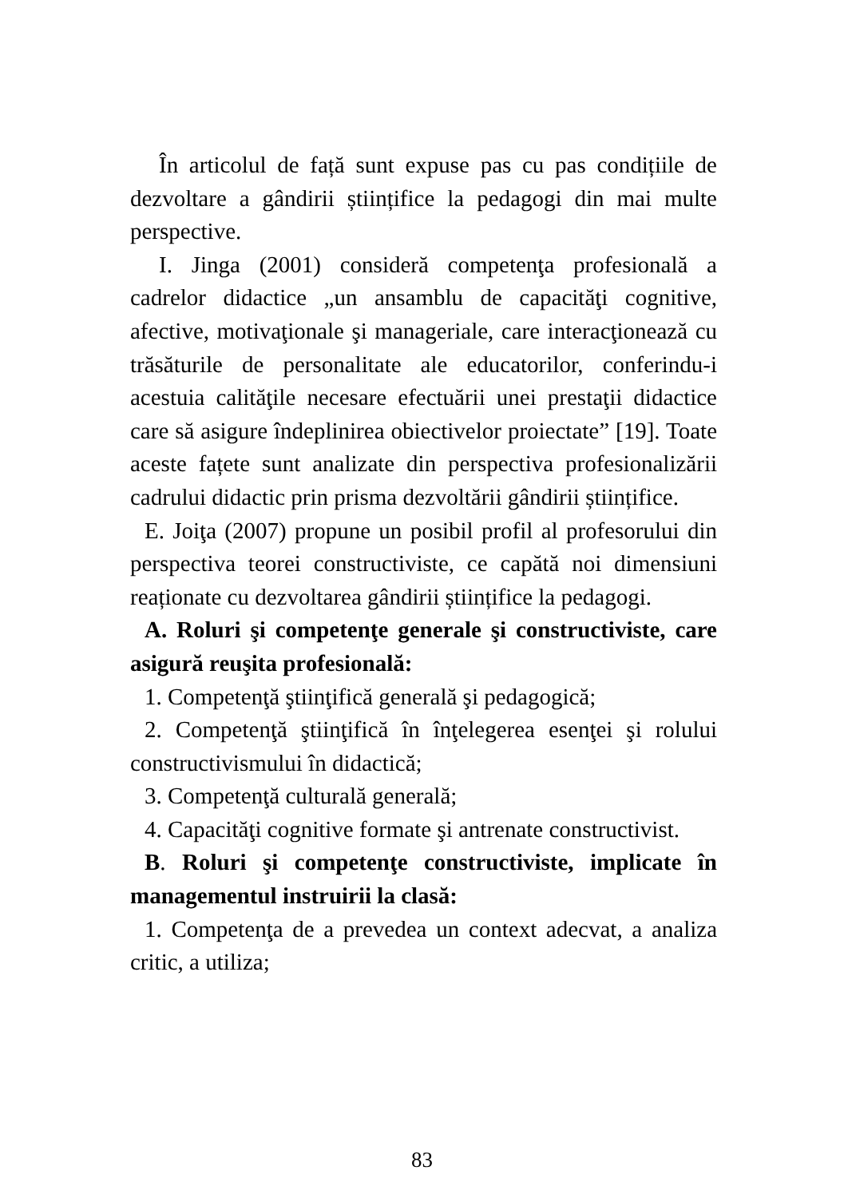În articolul de față sunt expuse pas cu pas condițiile de dezvoltare a gândirii științifice la pedagogi din mai multe perspective.
I. Jinga (2001) consideră competenţa profesională a cadrelor didactice „un ansamblu de capacităţi cognitive, afective, motivaţionale şi manageriale, care interacţionează cu trăsăturile de personalitate ale educatorilor, conferindu-i acestuia calităţile necesare efectuării unei prestaţii didactice care să asigure îndeplinirea obiectivelor proiectate” [19]. Toate aceste fațete sunt analizate din perspectiva profesionalizării cadrului didactic prin prisma dezvoltării gândirii științifice.
E. Joiţa (2007) propune un posibil profil al profesorului din perspectiva teorei constructiviste, ce capătă noi dimensiuni reaționate cu dezvoltarea gândirii științifice la pedagogi.
A. Roluri şi competenţe generale şi constructiviste, care asigură reuşita profesională:
1. Competenţă ştiinţifică generală şi pedagogică;
2. Competenţă ştiinţifică în înţelegerea esenţei şi rolului constructivismului în didactică;
3. Competenţă culturală generală;
4. Capacităţi cognitive formate şi antrenate constructivist.
B. Roluri şi competenţe constructiviste, implicate în managementul instruirii la clasă:
1. Competenţa de a prevedea un context adecvat, a analiza critic, a utiliza;
83